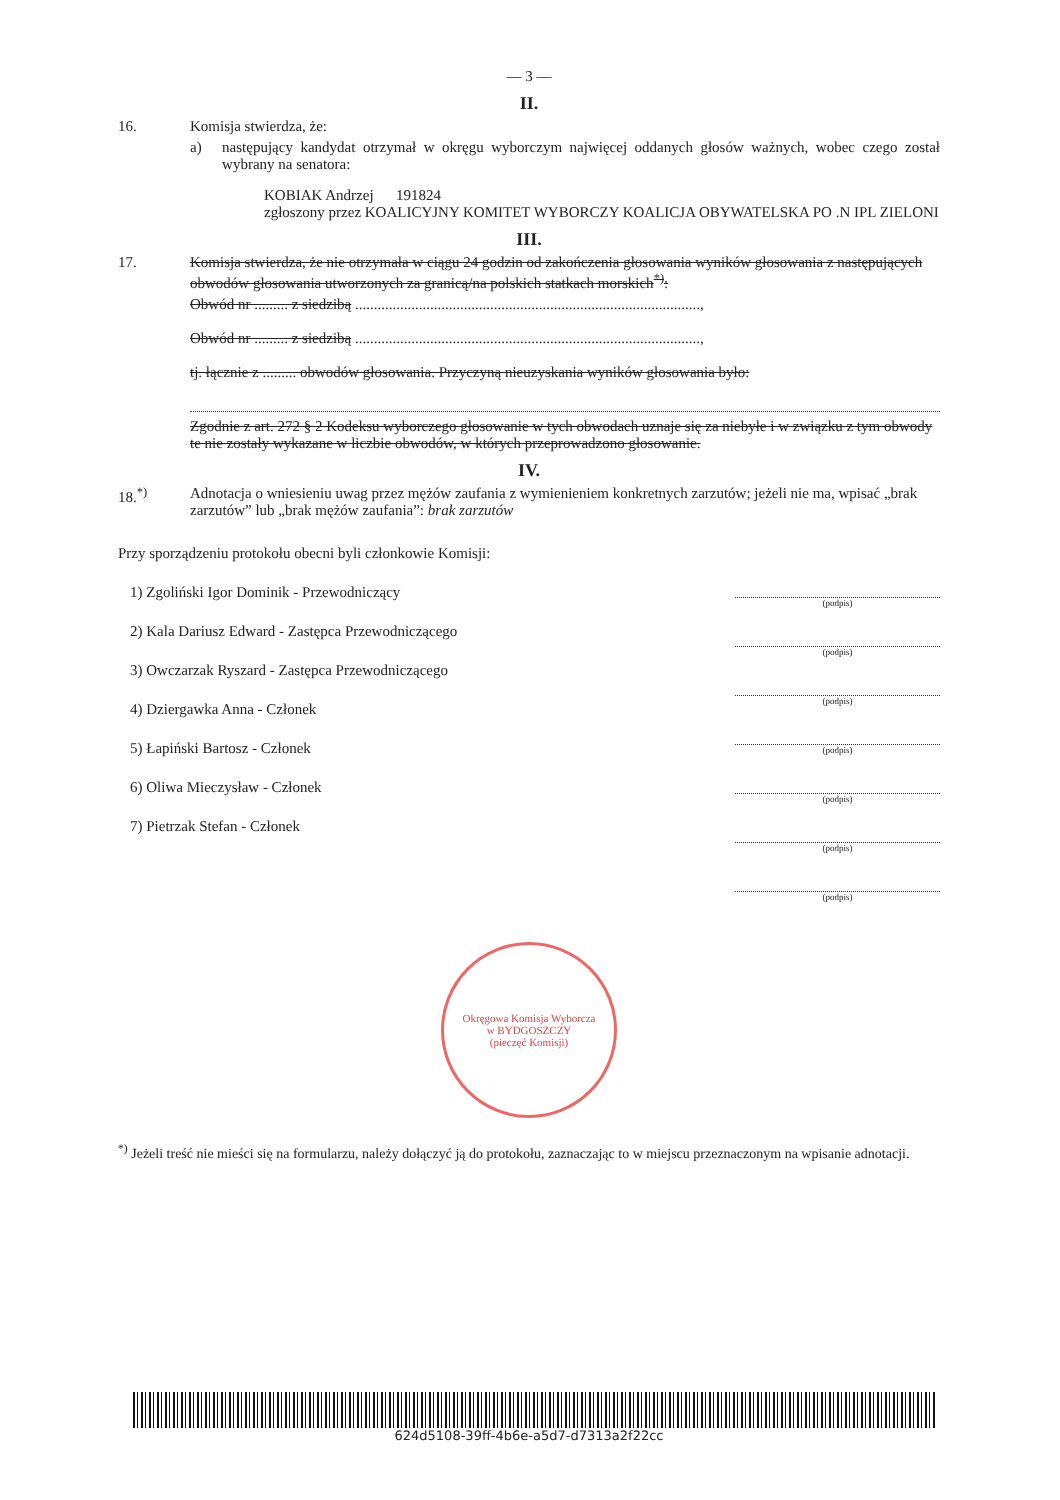— 3 —
II.
16. Komisja stwierdza, że:
a) następujący kandydat otrzymał w okręgu wyborczym najwięcej oddanych głosów ważnych, wobec czego został wybrany na senatora:
KOBIAK Andrzej 191824
zgłoszony przez KOALICYJNY KOMITET WYBORCZY KOALICJA OBYWATELSKA PO .N IPL ZIELONI
III.
17. Komisja stwierdza, że nie otrzymała w ciągu 24 godzin od zakończenia głosowania wyników głosowania z następujących obwodów głosowania utworzonych za granicą/na polskich statkach morskich<sup>*)</sup>:
Obwód nr ......... z siedzibą ............................................................................................,
Obwód nr ......... z siedzibą ............................................................................................,
tj. łącznie z ......... obwodów głosowania. Przyczyną nieuzyskania wyników głosowania było:
Zgodnie z art. 272 § 2 Kodeksu wyborczego głosowanie w tych obwodach uznaje się za niebyłe i w związku z tym obwody te nie zostały wykazane w liczbie obwodów, w których przeprowadzono głosowanie.
IV.
18.<sup>*)</sup> Adnotacja o wniesieniu uwag przez mężów zaufania z wymienieniem konkretnych zarzutów; jeżeli nie ma, wpisać „brak zarzutów” lub „brak mężów zaufania”: brak zarzutów
Przy sporządzeniu protokołu obecni byli członkowie Komisji:
1) Zgoliński Igor Dominik - Przewodniczący
2) Kala Dariusz Edward - Zastępca Przewodniczącego
3) Owczarzak Ryszard - Zastępca Przewodniczącego
4) Dziergawka Anna - Członek
5) Łapiński Bartosz - Członek
6) Oliwa Mieczysław - Członek
7) Pietrzak Stefan - Członek
(podpis)
(podpis)
(podpis)
(podpis)
(podpis)
(podpis)
(podpis)
Okręgowa Komisja Wyborcza
w BYDGOSZCZY
(pieczęć Komisji)
<sup>*)</sup> Jeżeli treść nie mieści się na formularzu, należy dołączyć ją do protokołu, zaznaczając to w miejscu przeznaczonym na wpisanie adnotacji.
624d5108-39ff-4b6e-a5d7-d7313a2f22cc